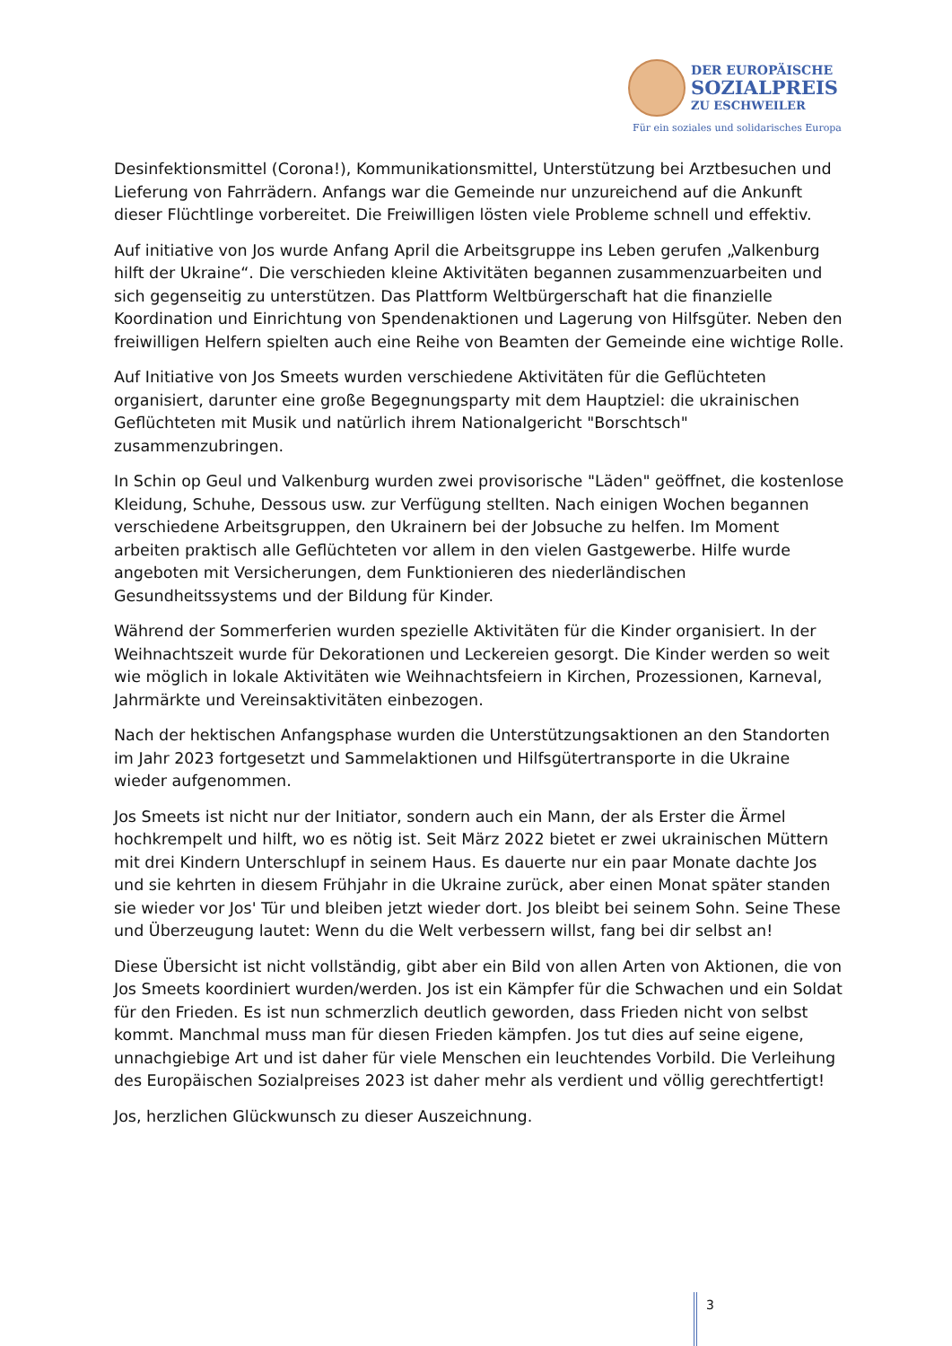DER EUROPÄISCHE
SOZIALPREIS
ZU ESCHWEILER
Für ein soziales und solidarisches Europa
Desinfektionsmittel (Corona!), Kommunikationsmittel, Unterstützung bei Arztbesuchen und Lieferung von Fahrrädern. Anfangs war die Gemeinde nur unzureichend auf die Ankunft dieser Flüchtlinge vorbereitet. Die Freiwilligen lösten viele Probleme schnell und effektiv.
Auf initiative von Jos wurde Anfang April die Arbeitsgruppe ins Leben gerufen „Valkenburg hilft der Ukraine“. Die verschieden kleine Aktivitäten begannen zusammenzuarbeiten und sich gegenseitig zu unterstützen. Das Plattform Weltbürgerschaft hat die finanzielle Koordination und Einrichtung von Spendenaktionen und Lagerung von Hilfsgüter. Neben den freiwilligen Helfern spielten auch eine Reihe von Beamten der Gemeinde eine wichtige Rolle.
Auf Initiative von Jos Smeets wurden verschiedene Aktivitäten für die Geflüchteten organisiert, darunter eine große Begegnungsparty mit dem Hauptziel: die ukrainischen Geflüchteten mit Musik und natürlich ihrem Nationalgericht "Borschtsch" zusammenzubringen.
In Schin op Geul und Valkenburg wurden zwei provisorische "Läden" geöffnet, die kostenlose Kleidung, Schuhe, Dessous usw. zur Verfügung stellten. Nach einigen Wochen begannen verschiedene Arbeitsgruppen, den Ukrainern bei der Jobsuche zu helfen. Im Moment arbeiten praktisch alle Geflüchteten vor allem in den vielen Gastgewerbe. Hilfe wurde angeboten mit Versicherungen, dem Funktionieren des niederländischen Gesundheitssystems und der Bildung für Kinder.
Während der Sommerferien wurden spezielle Aktivitäten für die Kinder organisiert. In der Weihnachtszeit wurde für Dekorationen und Leckereien gesorgt. Die Kinder werden so weit wie möglich in lokale Aktivitäten wie Weihnachtsfeiern in Kirchen, Prozessionen, Karneval, Jahrmärkte und Vereinsaktivitäten einbezogen.
Nach der hektischen Anfangsphase wurden die Unterstützungsaktionen an den Standorten im Jahr 2023 fortgesetzt und Sammelaktionen und Hilfsgütertransporte in die Ukraine wieder aufgenommen.
Jos Smeets ist nicht nur der Initiator, sondern auch ein Mann, der als Erster die Ärmel hochkrempelt und hilft, wo es nötig ist. Seit März 2022 bietet er zwei ukrainischen Müttern mit drei Kindern Unterschlupf in seinem Haus. Es dauerte nur ein paar Monate dachte Jos und sie kehrten in diesem Frühjahr in die Ukraine zurück, aber einen Monat später standen sie wieder vor Jos' Tür und bleiben jetzt wieder dort. Jos bleibt bei seinem Sohn. Seine These und Überzeugung lautet: Wenn du die Welt verbessern willst, fang bei dir selbst an!
Diese Übersicht ist nicht vollständig, gibt aber ein Bild von allen Arten von Aktionen, die von Jos Smeets koordiniert wurden/werden. Jos ist ein Kämpfer für die Schwachen und ein Soldat für den Frieden. Es ist nun schmerzlich deutlich geworden, dass Frieden nicht von selbst kommt. Manchmal muss man für diesen Frieden kämpfen. Jos tut dies auf seine eigene, unnachgiebige Art und ist daher für viele Menschen ein leuchtendes Vorbild. Die Verleihung des Europäischen Sozialpreises 2023 ist daher mehr als verdient und völlig gerechtfertigt!
Jos, herzlichen Glückwunsch zu dieser Auszeichnung.
3